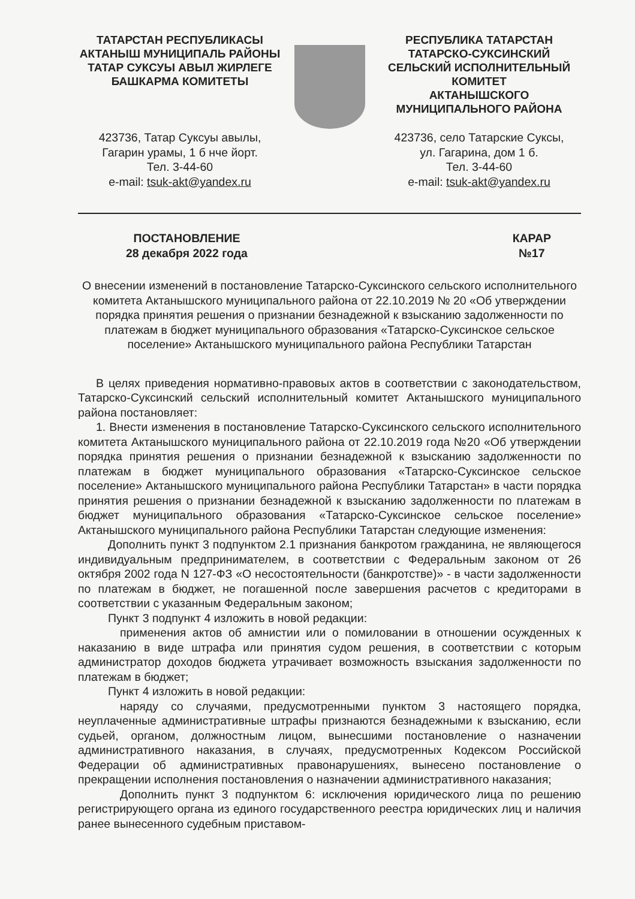ТАТАРСТАН РЕСПУБЛИКАСЫ
АКТАНЫШ МУНИЦИПАЛЬ РАЙОНЫ
ТАТАР СУКСУЫ АВЫЛ ЖИРЛЕГЕ
БАШКАРМА КОМИТЕТЫ
423736, Татар Суксуы авылы,
Гагарин урамы, 1 б нче йорт.
Тел. 3-44-60
e-mail: tsuk-akt@yandex.ru
РЕСПУБЛИКА ТАТАРСТАН
ТАТАРСКО-СУКСИНСКИЙ
СЕЛЬСКИЙ ИСПОЛНИТЕЛЬНЫЙ
КОМИТЕТ
АКТАНЫШСКОГО
МУНИЦИПАЛЬНОГО РАЙОНА
423736, село Татарские Суксы,
ул. Гагарина, дом 1 б.
Тел. 3-44-60
e-mail: tsuk-akt@yandex.ru
ПОСТАНОВЛЕНИЕ
28 декабря 2022 года
КАРАР
№17
О внесении изменений в постановление Татарско-Суксинского сельского исполнительного комитета Актанышского муниципального района от 22.10.2019 № 20 «Об утверждении порядка принятия решения о признании безнадежной к взысканию задолженности по платежам в бюджет муниципального образования «Татарско-Суксинское сельское поселение» Актанышского муниципального района Республики Татарстан
В целях приведения нормативно-правовых актов в соответствии с законодательством, Татарско-Суксинский сельский исполнительный комитет Актанышского муниципального района постановляет:
1. Внести изменения в постановление Татарско-Суксинского сельского исполнительного комитета Актанышского муниципального района от 22.10.2019 года №20 «Об утверждении порядка принятия решения о признании безнадежной к взысканию задолженности по платежам в бюджет муниципального образования «Татарско-Суксинское сельское поселение» Актанышского муниципального района Республики Татарстан» в части порядка принятия решения о признании безнадежной к взысканию задолженности по платежам в бюджет муниципального образования «Татарско-Суксинское сельское поселение» Актанышского муниципального района Республики Татарстан следующие изменения:
Дополнить пункт 3 подпунктом 2.1 признания банкротом гражданина, не являющегося индивидуальным предпринимателем, в соответствии с Федеральным законом от 26 октября 2002 года N 127-ФЗ «О несостоятельности (банкротстве)» - в части задолженности по платежам в бюджет, не погашенной после завершения расчетов с кредиторами в соответствии с указанным Федеральным законом;
Пункт 3 подпункт 4 изложить в новой редакции:
применения актов об амнистии или о помиловании в отношении осужденных к наказанию в виде штрафа или принятия судом решения, в соответствии с которым администратор доходов бюджета утрачивает возможность взыскания задолженности по платежам в бюджет;
Пункт 4 изложить в новой редакции:
наряду со случаями, предусмотренными пунктом 3 настоящего порядка, неуплаченные административные штрафы признаются безнадежными к взысканию, если судьей, органом, должностным лицом, вынесшими постановление о назначении административного наказания, в случаях, предусмотренных Кодексом Российской Федерации об административных правонарушениях, вынесено постановление о прекращении исполнения постановления о назначении административного наказания;
Дополнить пункт 3 подпунктом 6: исключения юридического лица по решению регистрирующего органа из единого государственного реестра юридических лиц и наличия ранее вынесенного судебным приставом-